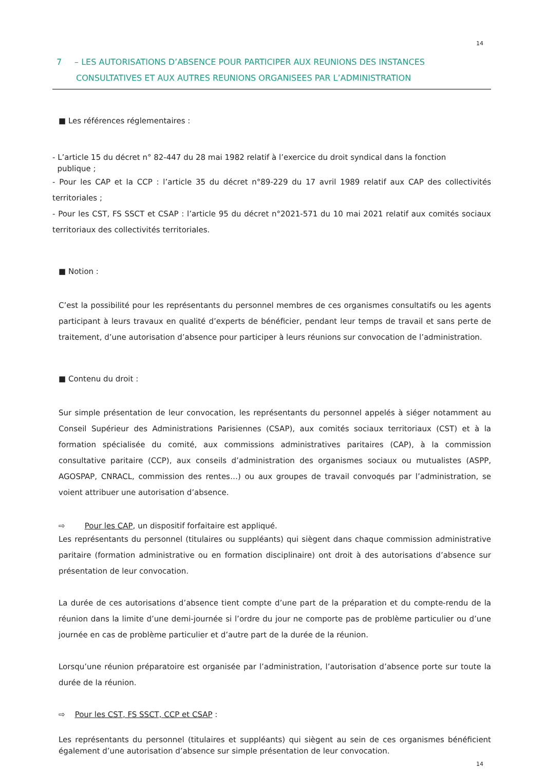14
7 – LES AUTORISATIONS D’ABSENCE POUR PARTICIPER AUX REUNIONS DES INSTANCES
CONSULTATIVES ET AUX AUTRES REUNIONS ORGANISEES PAR L’ADMINISTRATION
■ Les références réglementaires :
- L’article 15 du décret n° 82-447 du 28 mai 1982 relatif à l’exercice du droit syndical dans la fonction
publique ;
- Pour les CAP et la CCP : l’article 35 du décret n°89-229 du 17 avril 1989 relatif aux CAP des collectivités territoriales ;
- Pour les CST, FS SSCT et CSAP : l’article 95 du décret n°2021-571 du 10 mai 2021 relatif aux comités sociaux territoriaux des collectivités territoriales.
■ Notion :
C’est la possibilité pour les représentants du personnel membres de ces organismes consultatifs ou les agents participant à leurs travaux en qualité d’experts de bénéficier, pendant leur temps de travail et sans perte de traitement, d’une autorisation d’absence pour participer à leurs réunions sur convocation de l’administration.
■ Contenu du droit :
Sur simple présentation de leur convocation, les représentants du personnel appelés à siéger notamment au Conseil Supérieur des Administrations Parisiennes (CSAP), aux comités sociaux territoriaux (CST) et à la formation spécialisée du comité, aux commissions administratives paritaires (CAP), à la commission consultative paritaire (CCP), aux conseils d’administration des organismes sociaux ou mutualistes (ASPP, AGOSPAP, CNRACL, commission des rentes…) ou aux groupes de travail convoqués par l’administration, se voient attribuer une autorisation d’absence.
⇨ Pour les CAP, un dispositif forfaitaire est appliqué.
Les représentants du personnel (titulaires ou suppléants) qui siègent dans chaque commission administrative paritaire (formation administrative ou en formation disciplinaire) ont droit à des autorisations d’absence sur présentation de leur convocation.
La durée de ces autorisations d’absence tient compte d’une part de la préparation et du compte-rendu de la réunion dans la limite d’une demi-journée si l’ordre du jour ne comporte pas de problème particulier ou d’une journée en cas de problème particulier et d’autre part de la durée de la réunion.
Lorsqu’une réunion préparatoire est organisée par l’administration, l’autorisation d’absence porte sur toute la durée de la réunion.
⇨ Pour les CST, FS SSCT, CCP et CSAP :
Les représentants du personnel (titulaires et suppléants) qui siègent au sein de ces organismes bénéficient également d’une autorisation d’absence sur simple présentation de leur convocation.
14